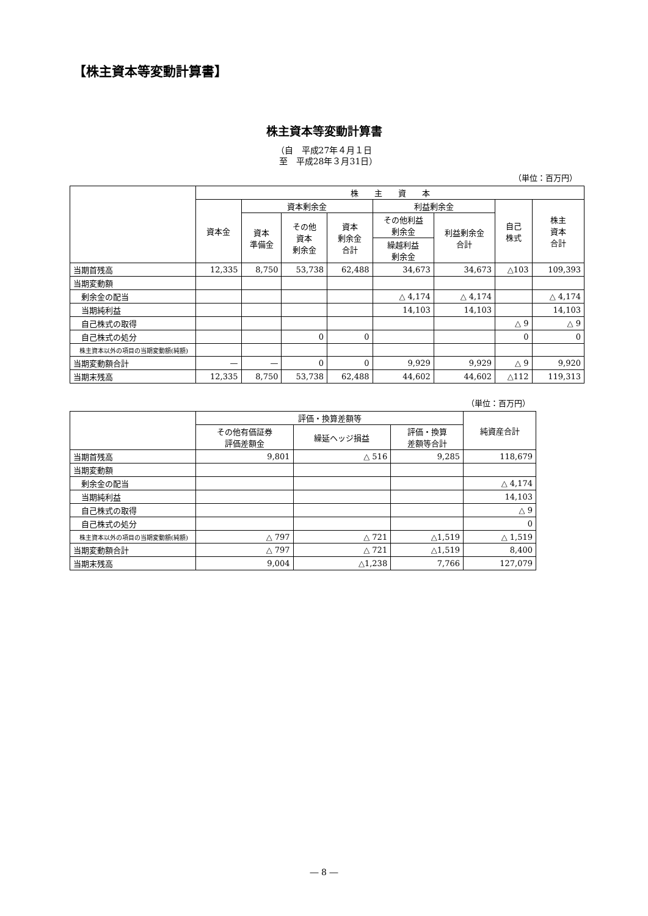【株主資本等変動計算書】
株主資本等変動計算書
（自　平成27年４月１日
　至　平成28年３月31日）
（単位：百万円）
| | 株 主 資 本 | | | | | | | |
| --- | --- | --- | --- | --- | --- | --- | --- | --- |
| | 資本金 | 資本剰余金 | | | 利益剰余金 | | 自己 株式 | 株主 資本 合計 |
| | | 資本 準備金 | その他 資本 剰余金 | 資本 剰余金 合計 | その他利益 剰余金 | 利益剰余金 合計 | | |
| | | | | | 繰越利益 剰余金 | | | |
| 当期首残高 | 12,335 | 8,750 | 53,738 | 62,488 | 34,673 | 34,673 | △103 | 109,393 |
| 当期変動額 | | | | | | | | |
| 剰余金の配当 | | | | | △ 4,174 | △ 4,174 | | △ 4,174 |
| 当期純利益 | | | | | 14,103 | 14,103 | | 14,103 |
| 自己株式の取得 | | | | | | | △ 9 | △ 9 |
| 自己株式の処分 | | | 0 | 0 | | | 0 | 0 |
| 株主資本以外の項目の当期変動額(純額) | | | | | | | | |
| 当期変動額合計 | — | — | 0 | 0 | 9,929 | 9,929 | △ 9 | 9,920 |
| 当期末残高 | 12,335 | 8,750 | 53,738 | 62,488 | 44,602 | 44,602 | △112 | 119,313 |
（単位：百万円）
| | 評価・換算差額等 | | | 純資産合計 |
| --- | --- | --- | --- | --- |
| | その他有価証券 評価差額金 | 繰延ヘッジ損益 | 評価・換算 差額等合計 | |
| 当期首残高 | 9,801 | △ 516 | 9,285 | 118,679 |
| 当期変動額 | | | | |
| 剰余金の配当 | | | | △ 4,174 |
| 当期純利益 | | | | 14,103 |
| 自己株式の取得 | | | | △ 9 |
| 自己株式の処分 | | | | 0 |
| 株主資本以外の項目の当期変動額(純額) | △ 797 | △ 721 | △1,519 | △ 1,519 |
| 当期変動額合計 | △ 797 | △ 721 | △1,519 | 8,400 |
| 当期末残高 | 9,004 | △1,238 | 7,766 | 127,079 |
― 8 ―